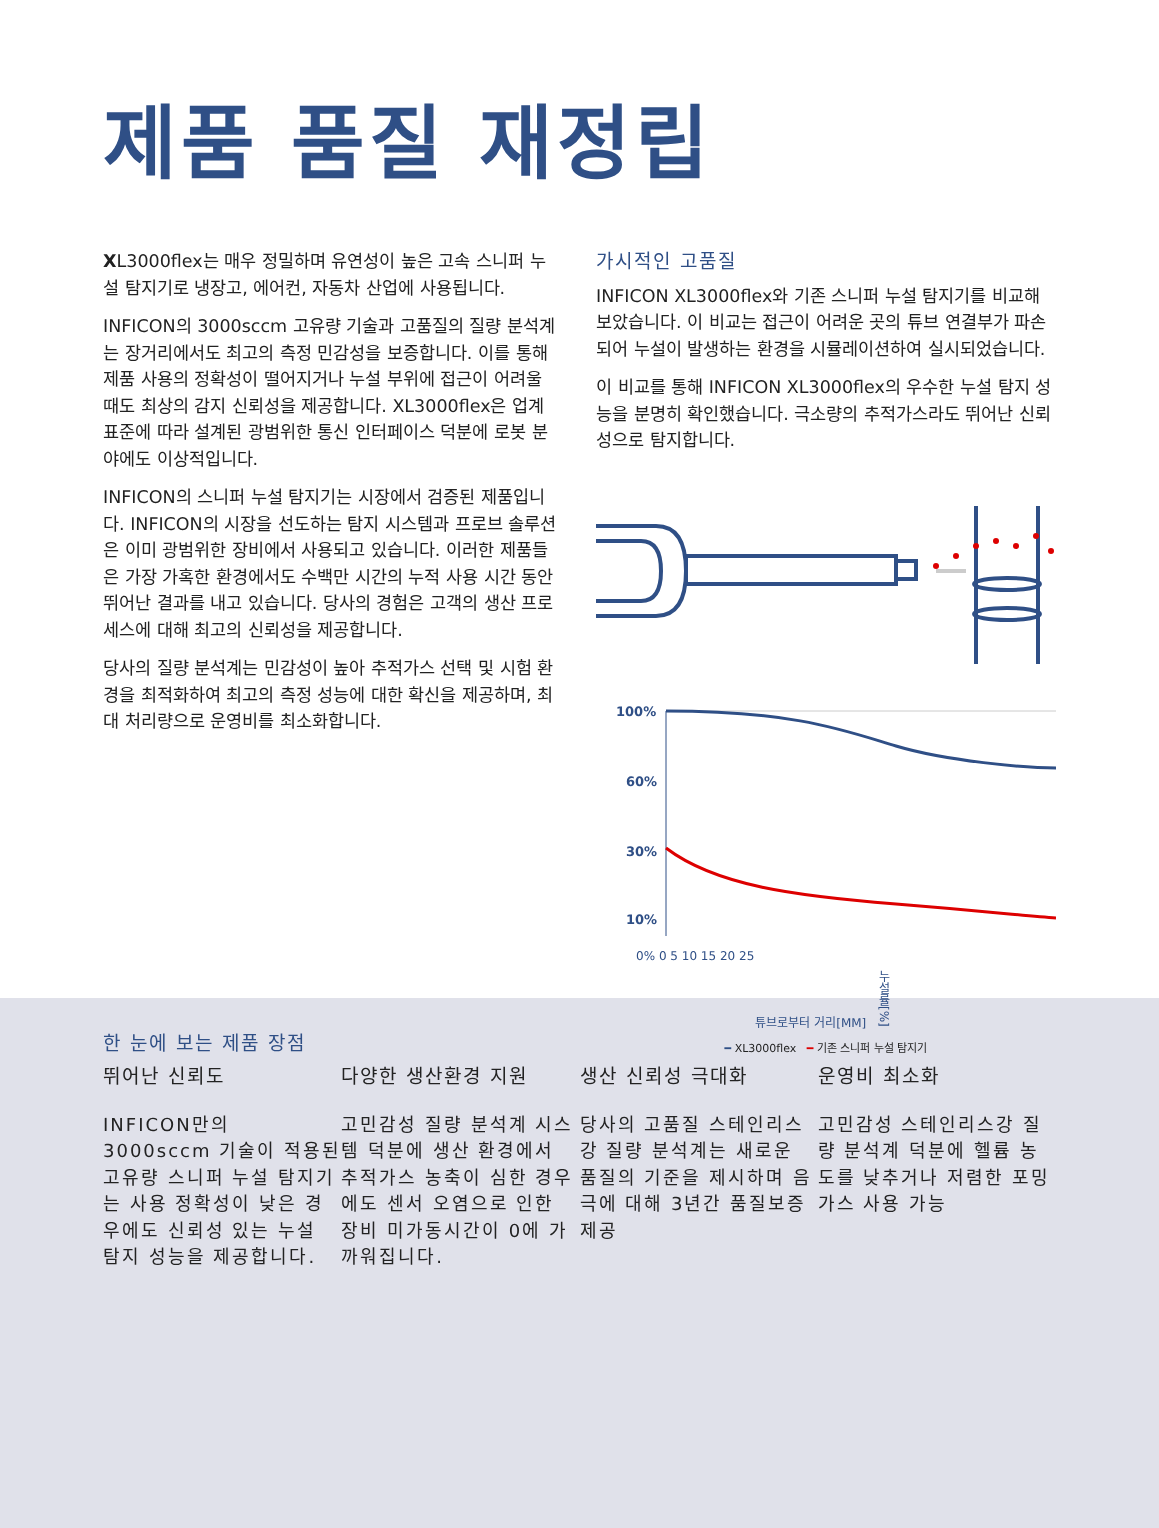제품 품질 재정립
XL3000flex는 매우 정밀하며 유연성이 높은 고속 스니퍼 누설 탐지기로 냉장고, 에어컨, 자동차 산업에 사용됩니다.
INFICON의 3000sccm 고유량 기술과 고품질의 질량 분석계는 장거리에서도 최고의 측정 민감성을 보증합니다. 이를 통해 제품 사용의 정확성이 떨어지거나 누설 부위에 접근이 어려울 때도 최상의 감지 신뢰성을 제공합니다. XL3000flex은 업계 표준에 따라 설계된 광범위한 통신 인터페이스 덕분에 로봇 분야에도 이상적입니다.
INFICON의 스니퍼 누설 탐지기는 시장에서 검증된 제품입니다. INFICON의 시장을 선도하는 탐지 시스템과 프로브 솔루션은 이미 광범위한 장비에서 사용되고 있습니다. 이러한 제품들은 가장 가혹한 환경에서도 수백만 시간의 누적 사용 시간 동안 뛰어난 결과를 내고 있습니다. 당사의 경험은 고객의 생산 프로세스에 대해 최고의 신뢰성을 제공합니다.
당사의 질량 분석계는 민감성이 높아 추적가스 선택 및 시험 환경을 최적화하여 최고의 측정 성능에 대한 확신을 제공하며, 최대 처리량으로 운영비를 최소화합니다.
가시적인 고품질
INFICON XL3000flex와 기존 스니퍼 누설 탐지기를 비교해보았습니다. 이 비교는 접근이 어려운 곳의 튜브 연결부가 파손되어 누설이 발생하는 환경을 시뮬레이션하여 실시되었습니다.
이 비교를 통해 INFICON XL3000flex의 우수한 누설 탐지 성능을 분명히 확인했습니다. 극소량의 추적가스라도 뛰어난 신뢰성으로 탐지합니다.
100%
60%
30%
10%
0% 0 5 10 15 20 25
튜브로부터 거리[MM] 누설률[%]
━ XL3000flex ━ 기존 스니퍼 누설 탐지기
한 눈에 보는 제품 장점
뛰어난 신뢰도
INFICON만의 3000sccm 기술이 적용된 고유량 스니퍼 누설 탐지기는 사용 정확성이 낮은 경우에도 신뢰성 있는 누설 탐지 성능을 제공합니다.
다양한 생산환경 지원
고민감성 질량 분석계 시스템 덕분에 생산 환경에서 추적가스 농축이 심한 경우에도 센서 오염으로 인한 장비 미가동시간이 0에 가까워집니다.
생산 신뢰성 극대화
당사의 고품질 스테인리스강 질량 분석계는 새로운 품질의 기준을 제시하며 음극에 대해 3년간 품질보증 제공
운영비 최소화
고민감성 스테인리스강 질량 분석계 덕분에 헬륨 농도를 낮추거나 저렴한 포밍 가스 사용 가능